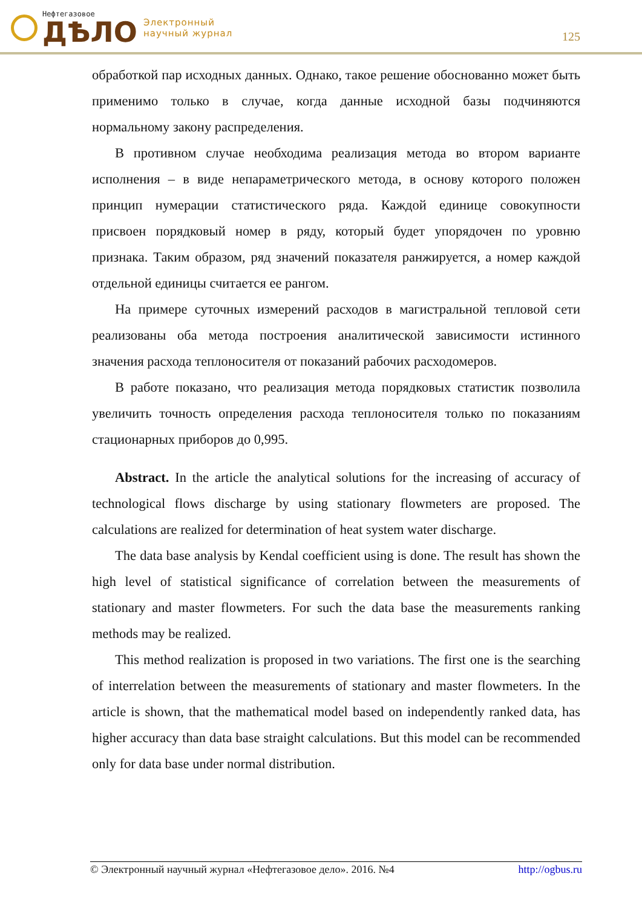Нефтегазовое
ДѢЛО
Электронный
научный журнал
125
обработкой пар исходных данных. Однако, такое решение обоснованно может быть применимо только в случае, когда данные исходной базы подчиняются нормальному закону распределения.
В противном случае необходима реализация метода во втором варианте исполнения – в виде непараметрического метода, в основу которого положен принцип нумерации статистического ряда. Каждой единице совокупности присвоен порядковый номер в ряду, который будет упорядочен по уровню признака. Таким образом, ряд значений показателя ранжируется, а номер каждой отдельной единицы считается ее рангом.
На примере суточных измерений расходов в магистральной тепловой сети реализованы оба метода построения аналитической зависимости истинного значения расхода теплоносителя от показаний рабочих расходомеров.
В работе показано, что реализация метода порядковых статистик позволила увеличить точность определения расхода теплоносителя только по показаниям стационарных приборов до 0,995.
Abstract. In the article the analytical solutions for the increasing of accuracy of technological flows discharge by using stationary flowmeters are proposed. The calculations are realized for determination of heat system water discharge.
The data base analysis by Kendal coefficient using is done. The result has shown the high level of statistical significance of correlation between the measurements of stationary and master flowmeters. For such the data base the measurements ranking methods may be realized.
This method realization is proposed in two variations. The first one is the searching of interrelation between the measurements of stationary and master flowmeters. In the article is shown, that the mathematical model based on independently ranked data, has higher accuracy than data base straight calculations. But this model can be recommended only for data base under normal distribution.
© Электронный научный журнал «Нефтегазовое дело». 2016. №4 http://ogbus.ru